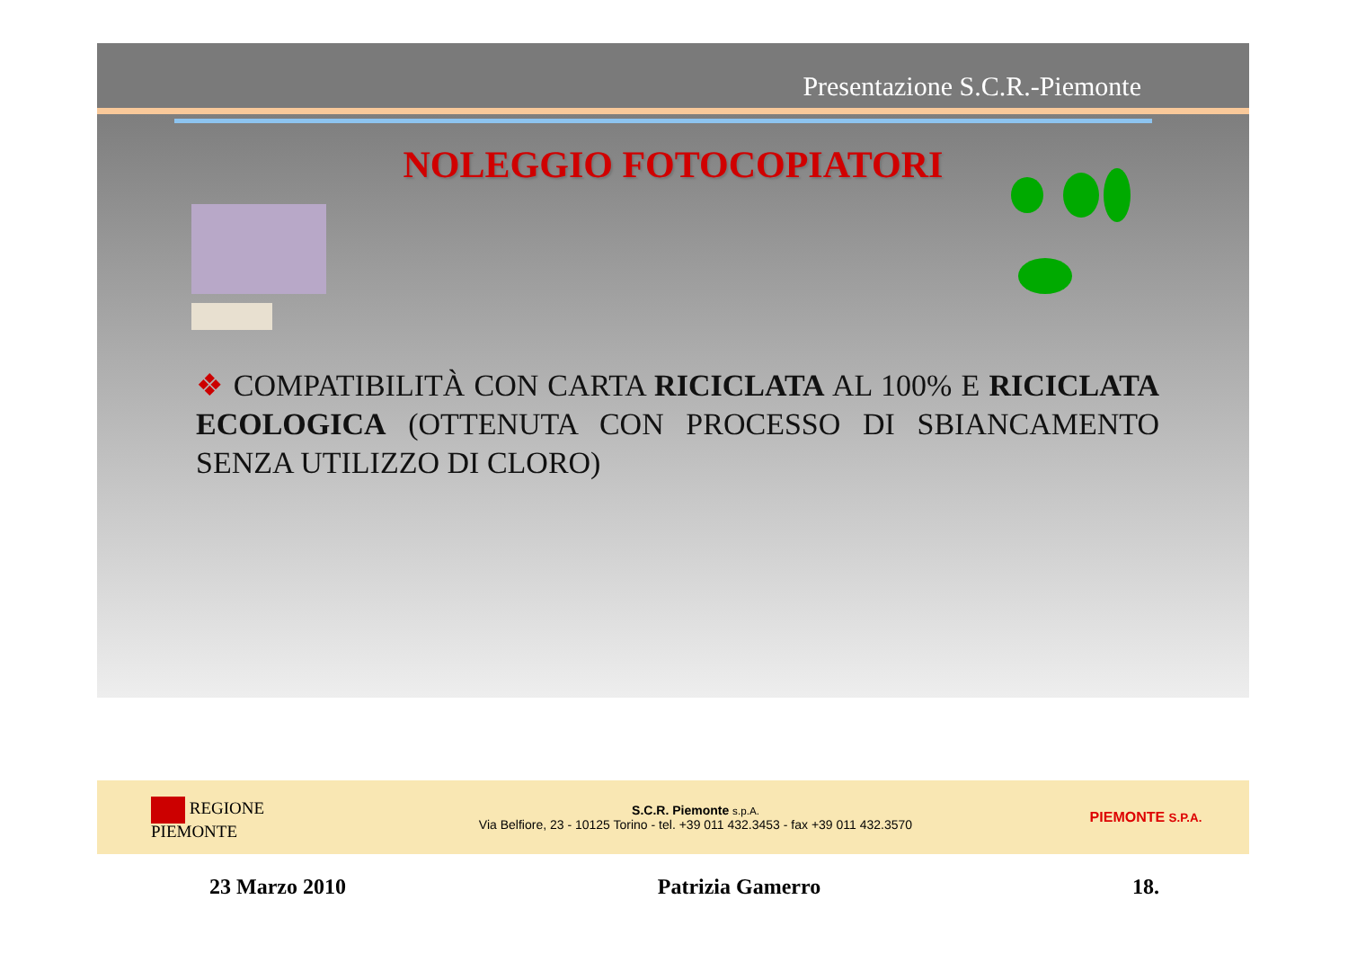Presentazione S.C.R.-Piemonte
NOLEGGIO FOTOCOPIATORI
❖ COMPATIBILITÀ CON CARTA RICICLATA AL 100% E RICICLATA ECOLOGICA (OTTENUTA CON PROCESSO DI SBIANCAMENTO SENZA UTILIZZO DI CLORO)
REGIONE
PIEMONTE
S.C.R. Piemonte s.p.A.
Via Belfiore, 23 - 10125 Torino - tel. +39 011 432.3453 - fax +39 011 432.3570
PIEMONTE S.P.A.
23 Marzo 2010 Patrizia Gamerro 18.